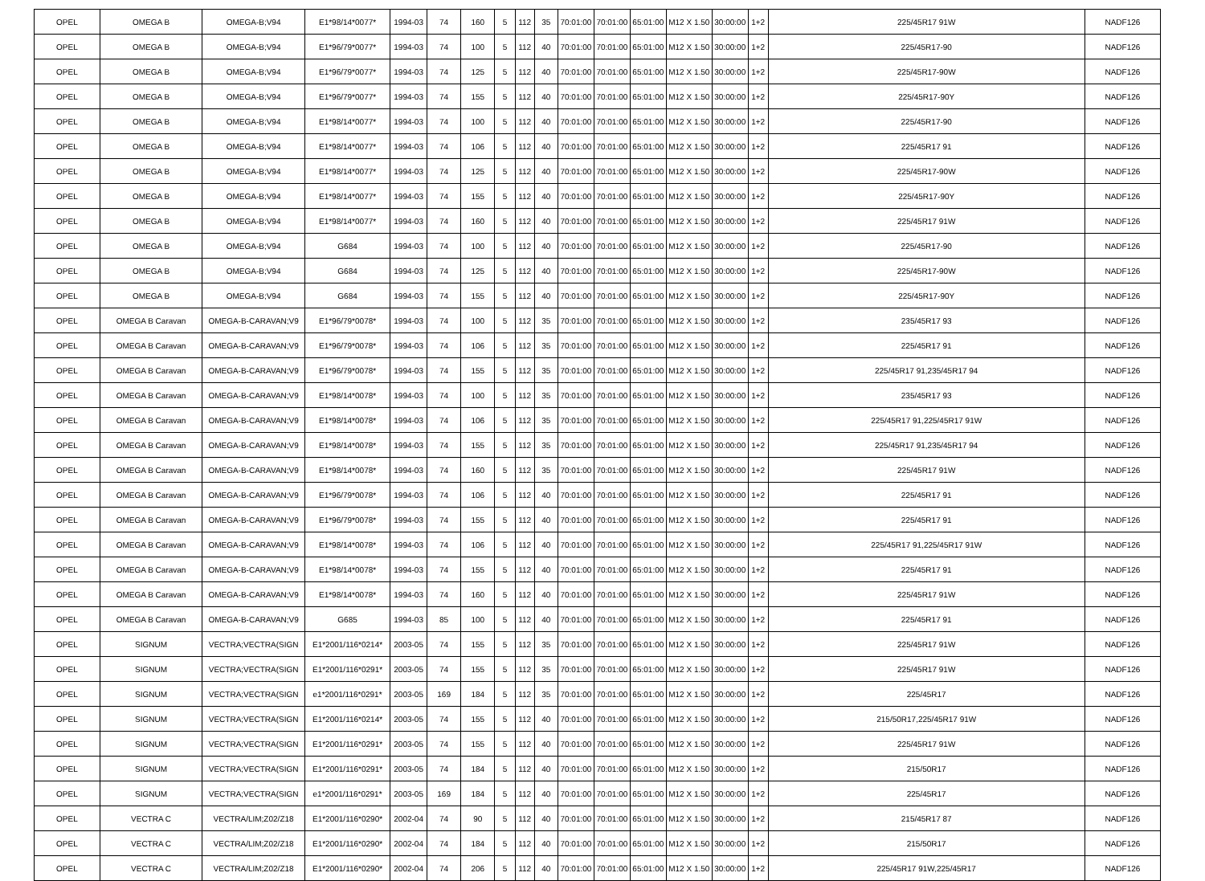| OPEL | OMEGA B | OMEGA-B;V94 | E1*98/14*0077* | 1994-03 | 74 | 160 | 5 | 112 | 35 | 70:01:00 | 70:01:00 | 65:01:00 | M12 X 1.50 | 30:00:00 | 1+2 | 225/45R17 91W | NADF126 |
| OPEL | OMEGA B | OMEGA-B;V94 | E1*96/79*0077* | 1994-03 | 74 | 100 | 5 | 112 | 40 | 70:01:00 | 70:01:00 | 65:01:00 | M12 X 1.50 | 30:00:00 | 1+2 | 225/45R17-90 | NADF126 |
| OPEL | OMEGA B | OMEGA-B;V94 | E1*96/79*0077* | 1994-03 | 74 | 125 | 5 | 112 | 40 | 70:01:00 | 70:01:00 | 65:01:00 | M12 X 1.50 | 30:00:00 | 1+2 | 225/45R17-90W | NADF126 |
| OPEL | OMEGA B | OMEGA-B;V94 | E1*96/79*0077* | 1994-03 | 74 | 155 | 5 | 112 | 40 | 70:01:00 | 70:01:00 | 65:01:00 | M12 X 1.50 | 30:00:00 | 1+2 | 225/45R17-90Y | NADF126 |
| OPEL | OMEGA B | OMEGA-B;V94 | E1*98/14*0077* | 1994-03 | 74 | 100 | 5 | 112 | 40 | 70:01:00 | 70:01:00 | 65:01:00 | M12 X 1.50 | 30:00:00 | 1+2 | 225/45R17-90 | NADF126 |
| OPEL | OMEGA B | OMEGA-B;V94 | E1*98/14*0077* | 1994-03 | 74 | 106 | 5 | 112 | 40 | 70:01:00 | 70:01:00 | 65:01:00 | M12 X 1.50 | 30:00:00 | 1+2 | 225/45R17 91 | NADF126 |
| OPEL | OMEGA B | OMEGA-B;V94 | E1*98/14*0077* | 1994-03 | 74 | 125 | 5 | 112 | 40 | 70:01:00 | 70:01:00 | 65:01:00 | M12 X 1.50 | 30:00:00 | 1+2 | 225/45R17-90W | NADF126 |
| OPEL | OMEGA B | OMEGA-B;V94 | E1*98/14*0077* | 1994-03 | 74 | 155 | 5 | 112 | 40 | 70:01:00 | 70:01:00 | 65:01:00 | M12 X 1.50 | 30:00:00 | 1+2 | 225/45R17-90Y | NADF126 |
| OPEL | OMEGA B | OMEGA-B;V94 | E1*98/14*0077* | 1994-03 | 74 | 160 | 5 | 112 | 40 | 70:01:00 | 70:01:00 | 65:01:00 | M12 X 1.50 | 30:00:00 | 1+2 | 225/45R17 91W | NADF126 |
| OPEL | OMEGA B | OMEGA-B;V94 | G684 | 1994-03 | 74 | 100 | 5 | 112 | 40 | 70:01:00 | 70:01:00 | 65:01:00 | M12 X 1.50 | 30:00:00 | 1+2 | 225/45R17-90 | NADF126 |
| OPEL | OMEGA B | OMEGA-B;V94 | G684 | 1994-03 | 74 | 125 | 5 | 112 | 40 | 70:01:00 | 70:01:00 | 65:01:00 | M12 X 1.50 | 30:00:00 | 1+2 | 225/45R17-90W | NADF126 |
| OPEL | OMEGA B | OMEGA-B;V94 | G684 | 1994-03 | 74 | 155 | 5 | 112 | 40 | 70:01:00 | 70:01:00 | 65:01:00 | M12 X 1.50 | 30:00:00 | 1+2 | 225/45R17-90Y | NADF126 |
| OPEL | OMEGA B Caravan | OMEGA-B-CARAVAN;V9 | E1*96/79*0078* | 1994-03 | 74 | 100 | 5 | 112 | 35 | 70:01:00 | 70:01:00 | 65:01:00 | M12 X 1.50 | 30:00:00 | 1+2 | 235/45R17 93 | NADF126 |
| OPEL | OMEGA B Caravan | OMEGA-B-CARAVAN;V9 | E1*96/79*0078* | 1994-03 | 74 | 106 | 5 | 112 | 35 | 70:01:00 | 70:01:00 | 65:01:00 | M12 X 1.50 | 30:00:00 | 1+2 | 225/45R17 91 | NADF126 |
| OPEL | OMEGA B Caravan | OMEGA-B-CARAVAN;V9 | E1*96/79*0078* | 1994-03 | 74 | 155 | 5 | 112 | 35 | 70:01:00 | 70:01:00 | 65:01:00 | M12 X 1.50 | 30:00:00 | 1+2 | 225/45R17 91,235/45R17 94 | NADF126 |
| OPEL | OMEGA B Caravan | OMEGA-B-CARAVAN;V9 | E1*98/14*0078* | 1994-03 | 74 | 100 | 5 | 112 | 35 | 70:01:00 | 70:01:00 | 65:01:00 | M12 X 1.50 | 30:00:00 | 1+2 | 235/45R17 93 | NADF126 |
| OPEL | OMEGA B Caravan | OMEGA-B-CARAVAN;V9 | E1*98/14*0078* | 1994-03 | 74 | 106 | 5 | 112 | 35 | 70:01:00 | 70:01:00 | 65:01:00 | M12 X 1.50 | 30:00:00 | 1+2 | 225/45R17 91,225/45R17 91W | NADF126 |
| OPEL | OMEGA B Caravan | OMEGA-B-CARAVAN;V9 | E1*98/14*0078* | 1994-03 | 74 | 155 | 5 | 112 | 35 | 70:01:00 | 70:01:00 | 65:01:00 | M12 X 1.50 | 30:00:00 | 1+2 | 225/45R17 91,235/45R17 94 | NADF126 |
| OPEL | OMEGA B Caravan | OMEGA-B-CARAVAN;V9 | E1*98/14*0078* | 1994-03 | 74 | 160 | 5 | 112 | 35 | 70:01:00 | 70:01:00 | 65:01:00 | M12 X 1.50 | 30:00:00 | 1+2 | 225/45R17 91W | NADF126 |
| OPEL | OMEGA B Caravan | OMEGA-B-CARAVAN;V9 | E1*96/79*0078* | 1994-03 | 74 | 106 | 5 | 112 | 40 | 70:01:00 | 70:01:00 | 65:01:00 | M12 X 1.50 | 30:00:00 | 1+2 | 225/45R17 91 | NADF126 |
| OPEL | OMEGA B Caravan | OMEGA-B-CARAVAN;V9 | E1*96/79*0078* | 1994-03 | 74 | 155 | 5 | 112 | 40 | 70:01:00 | 70:01:00 | 65:01:00 | M12 X 1.50 | 30:00:00 | 1+2 | 225/45R17 91 | NADF126 |
| OPEL | OMEGA B Caravan | OMEGA-B-CARAVAN;V9 | E1*98/14*0078* | 1994-03 | 74 | 106 | 5 | 112 | 40 | 70:01:00 | 70:01:00 | 65:01:00 | M12 X 1.50 | 30:00:00 | 1+2 | 225/45R17 91,225/45R17 91W | NADF126 |
| OPEL | OMEGA B Caravan | OMEGA-B-CARAVAN;V9 | E1*98/14*0078* | 1994-03 | 74 | 155 | 5 | 112 | 40 | 70:01:00 | 70:01:00 | 65:01:00 | M12 X 1.50 | 30:00:00 | 1+2 | 225/45R17 91 | NADF126 |
| OPEL | OMEGA B Caravan | OMEGA-B-CARAVAN;V9 | E1*98/14*0078* | 1994-03 | 74 | 160 | 5 | 112 | 40 | 70:01:00 | 70:01:00 | 65:01:00 | M12 X 1.50 | 30:00:00 | 1+2 | 225/45R17 91W | NADF126 |
| OPEL | OMEGA B Caravan | OMEGA-B-CARAVAN;V9 | G685 | 1994-03 | 85 | 100 | 5 | 112 | 40 | 70:01:00 | 70:01:00 | 65:01:00 | M12 X 1.50 | 30:00:00 | 1+2 | 225/45R17 91 | NADF126 |
| OPEL | SIGNUM | VECTRA;VECTRA(SIGN | E1*2001/116*0214* | 2003-05 | 74 | 155 | 5 | 112 | 35 | 70:01:00 | 70:01:00 | 65:01:00 | M12 X 1.50 | 30:00:00 | 1+2 | 225/45R17 91W | NADF126 |
| OPEL | SIGNUM | VECTRA;VECTRA(SIGN | E1*2001/116*0291* | 2003-05 | 74 | 155 | 5 | 112 | 35 | 70:01:00 | 70:01:00 | 65:01:00 | M12 X 1.50 | 30:00:00 | 1+2 | 225/45R17 91W | NADF126 |
| OPEL | SIGNUM | VECTRA;VECTRA(SIGN | e1*2001/116*0291* | 2003-05 | 169 | 184 | 5 | 112 | 35 | 70:01:00 | 70:01:00 | 65:01:00 | M12 X 1.50 | 30:00:00 | 1+2 | 225/45R17 | NADF126 |
| OPEL | SIGNUM | VECTRA;VECTRA(SIGN | E1*2001/116*0214* | 2003-05 | 74 | 155 | 5 | 112 | 40 | 70:01:00 | 70:01:00 | 65:01:00 | M12 X 1.50 | 30:00:00 | 1+2 | 215/50R17,225/45R17 91W | NADF126 |
| OPEL | SIGNUM | VECTRA;VECTRA(SIGN | E1*2001/116*0291* | 2003-05 | 74 | 155 | 5 | 112 | 40 | 70:01:00 | 70:01:00 | 65:01:00 | M12 X 1.50 | 30:00:00 | 1+2 | 225/45R17 91W | NADF126 |
| OPEL | SIGNUM | VECTRA;VECTRA(SIGN | E1*2001/116*0291* | 2003-05 | 74 | 184 | 5 | 112 | 40 | 70:01:00 | 70:01:00 | 65:01:00 | M12 X 1.50 | 30:00:00 | 1+2 | 215/50R17 | NADF126 |
| OPEL | SIGNUM | VECTRA;VECTRA(SIGN | e1*2001/116*0291* | 2003-05 | 169 | 184 | 5 | 112 | 40 | 70:01:00 | 70:01:00 | 65:01:00 | M12 X 1.50 | 30:00:00 | 1+2 | 225/45R17 | NADF126 |
| OPEL | VECTRA C | VECTRA/LIM;Z02/Z18 | E1*2001/116*0290* | 2002-04 | 74 | 90 | 5 | 112 | 40 | 70:01:00 | 70:01:00 | 65:01:00 | M12 X 1.50 | 30:00:00 | 1+2 | 215/45R17 87 | NADF126 |
| OPEL | VECTRA C | VECTRA/LIM;Z02/Z18 | E1*2001/116*0290* | 2002-04 | 74 | 184 | 5 | 112 | 40 | 70:01:00 | 70:01:00 | 65:01:00 | M12 X 1.50 | 30:00:00 | 1+2 | 215/50R17 | NADF126 |
| OPEL | VECTRA C | VECTRA/LIM;Z02/Z18 | E1*2001/116*0290* | 2002-04 | 74 | 206 | 5 | 112 | 40 | 70:01:00 | 70:01:00 | 65:01:00 | M12 X 1.50 | 30:00:00 | 1+2 | 225/45R17 91W,225/45R17 | NADF126 |